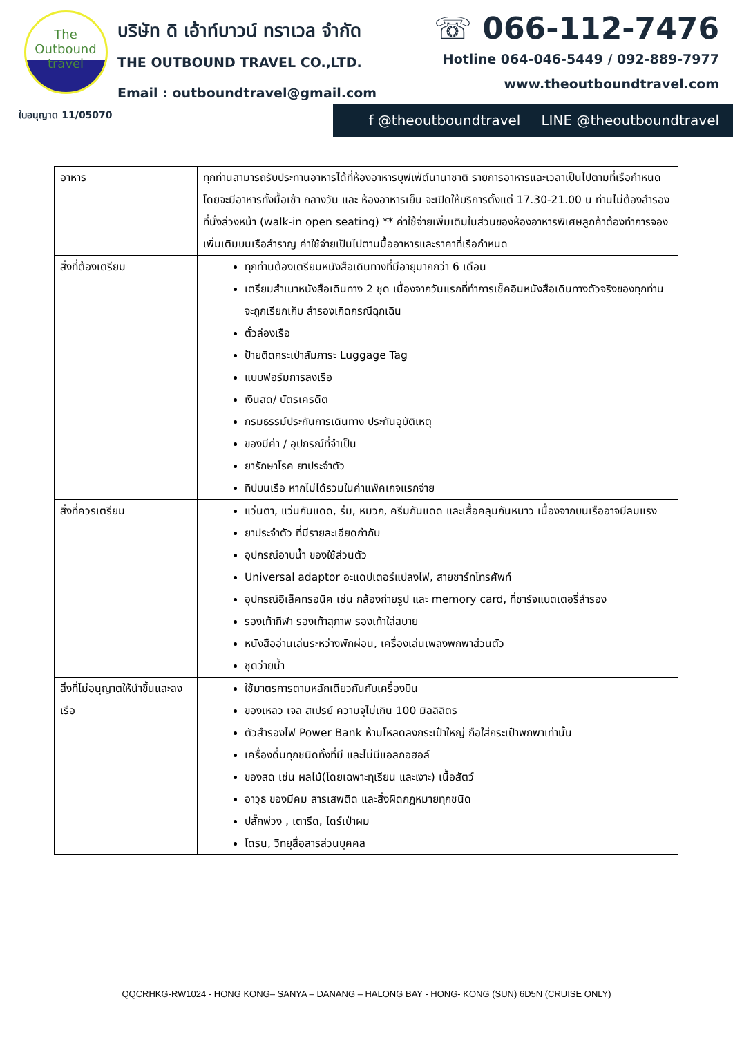The Outbound
travel
ใบอนุญาต 11/05070
บริษัท ดิ เอ้าท์บาวน์ ทราเวล จำกัด
THE OUTBOUND TRAVEL CO.,LTD.
Email : outboundtravel@gmail.com
☏ 066-112-7476
Hotline 064-046-5449 / 092-889-7977
www.theoutboundtravel.com
f @theoutboundtravel LINE @theoutboundtravel
| อาหาร | ทุกท่านสามารถรับประทานอาหารได้ที่ห้องอาหารบุฟเฟ่ต์นานาชาติ รายการอาหารและเวลาเป็นไปตามที่เรือกำหนด โดยจะมีอาหารทั้งมื้อเช้า กลางวัน และ ห้องอาหารเย็น จะเปิดให้บริการตั้งแต่ 17.30-21.00 น ท่านไม่ต้องสำรองที่นั่งล่วงหน้า (walk-in open seating) ** ค่าใช้จ่ายเพิ่มเติมในส่วนของห้องอาหารพิเศษลูกค้าต้องทำการจองเพิ่มเติมบนเรือสำราญ ค่าใช้จ่ายเป็นไปตามมื้ออาหารและราคาที่เรือกำหนด |
| สิ่งที่ต้องเตรียม | ทุกท่านต้องเตรียมหนังสือเดินทางที่มีอายุมากกว่า 6 เดือน เตรียมสำเนาหนังสือเดินทาง 2 ชุด เนื่องจากวันแรกที่ทำการเช็คอินหนังสือเดินทางตัวจริงของทุกท่านจะถูกเรียกเก็บ สำรองเกิดกรณีฉุกเฉิน ตั๋วล่องเรือ ป้ายติดกระเป๋าสัมภาระ Luggage Tag แบบฟอร์มการลงเรือ เงินสด/ บัตรเครดิต กรมธรรม์ประกันการเดินทาง ประกันอุบัติเหตุ ของมีค่า / อุปกรณ์ที่จำเป็น ยารักษาโรค ยาประจำตัว ทิปบนเรือ หากไม่ได้รวมในค่าแพ็คเกจแรกจ่าย |
| สิ่งที่ควรเตรียม | แว่นตา, แว่นกันแดด, ร่ม, หมวก, ครีมกันแดด และเสื้อคลุมกันหนาว เนื่องจากบนเรืออาจมีลมแรง ยาประจำตัว ที่มีรายละเอียดกำกับ อุปกรณ์อาบน้ำ ของใช้ส่วนตัว Universal adaptor อะแดปเตอร์แปลงไฟ, สายชาร์ทโทรศัพท์ อุปกรณ์อิเล็คทรอนิค เช่น กล้องถ่ายรูป และ memory card, ที่ชาร์จแบตเตอรี่สำรอง รองเท้ากีฬา รองเท้าสุภาพ รองเท้าใส่สบาย หนังสืออ่านเล่นระหว่างพักผ่อน, เครื่องเล่นเพลงพกพาส่วนตัว ชุดว่ายน้ำ |
| สิ่งที่ไม่อนุญาตให้นำขึ้นและลงเรือ | ใช้มาตรการตามหลักเดียวกันกับเครื่องบิน ของเหลว เจล สเปรย์ ความจุไม่เกิน 100 มิลลิลิตร ตัวสำรองไฟ Power Bank ห้ามโหลดลงกระเป๋าใหญ่ ถือใส่กระเป๋าพกพาเท่านั้น เครื่องดื่มทุกชนิดทั้งที่มี และไม่มีแอลกอฮอล์ ของสด เช่น ผลไม้(โดยเฉพาะทุเรียน และเงาะ) เนื้อสัตว์ อาวุธ ของมีคม สารเสพติด และสิ่งผิดกฎหมายทุกชนิด ปลั๊กพ่วง , เตารีด, ไดร์เป่าผม โดรน, วิทยุสื่อสารส่วนบุคคล |
QQCRHKG-RW1024 - HONG KONG– SANYA – DANANG – HALONG BAY - HONG- KONG (SUN) 6D5N (CRUISE ONLY)